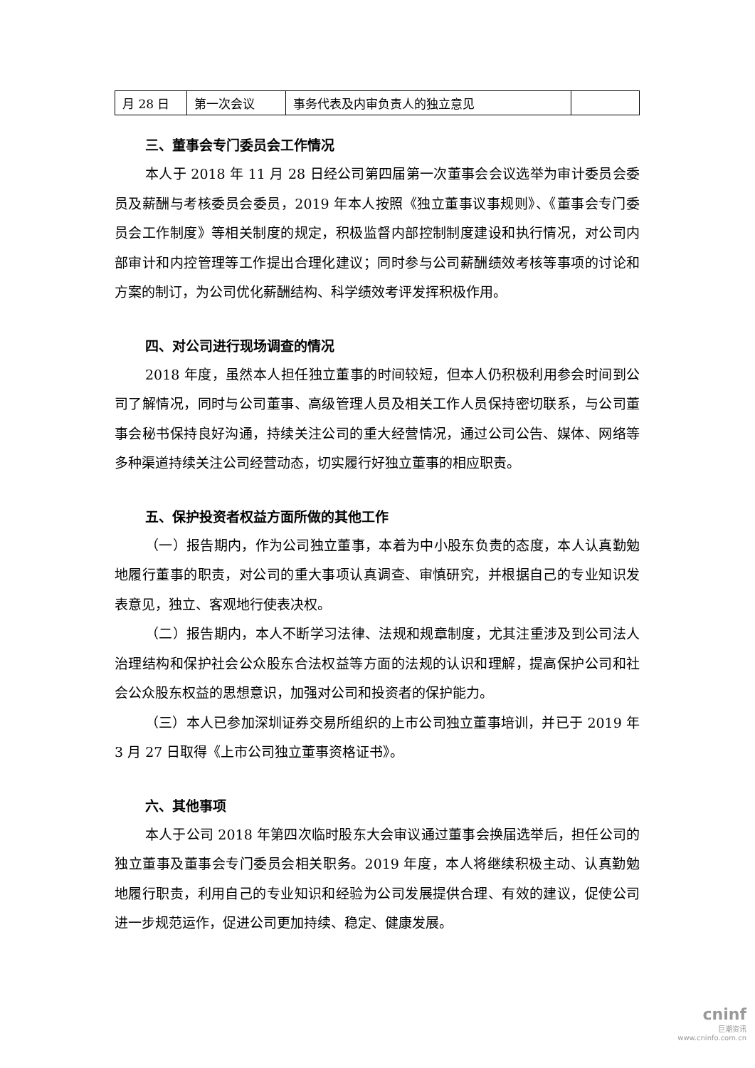| 月 28 日 | 第一次会议 | 事务代表及内审负责人的独立意见 | |
三、董事会专门委员会工作情况
本人于 2018 年 11 月 28 日经公司第四届第一次董事会会议选举为审计委员会委员及薪酬与考核委员会委员，2019 年本人按照《独立董事议事规则》、《董事会专门委员会工作制度》等相关制度的规定，积极监督内部控制制度建设和执行情况，对公司内部审计和内控管理等工作提出合理化建议；同时参与公司薪酬绩效考核等事项的讨论和方案的制订，为公司优化薪酬结构、科学绩效考评发挥积极作用。
四、对公司进行现场调查的情况
2018 年度，虽然本人担任独立董事的时间较短，但本人仍积极利用参会时间到公司了解情况，同时与公司董事、高级管理人员及相关工作人员保持密切联系，与公司董事会秘书保持良好沟通，持续关注公司的重大经营情况，通过公司公告、媒体、网络等多种渠道持续关注公司经营动态，切实履行好独立董事的相应职责。
五、保护投资者权益方面所做的其他工作
（一）报告期内，作为公司独立董事，本着为中小股东负责的态度，本人认真勤勉地履行董事的职责，对公司的重大事项认真调查、审慎研究，并根据自己的专业知识发表意见，独立、客观地行使表决权。
（二）报告期内，本人不断学习法律、法规和规章制度，尤其注重涉及到公司法人治理结构和保护社会公众股东合法权益等方面的法规的认识和理解，提高保护公司和社会公众股东权益的思想意识，加强对公司和投资者的保护能力。
（三）本人已参加深圳证券交易所组织的上市公司独立董事培训，并已于 2019 年 3 月 27 日取得《上市公司独立董事资格证书》。
六、其他事项
本人于公司 2018 年第四次临时股东大会审议通过董事会换届选举后，担任公司的独立董事及董事会专门委员会相关职务。2019 年度，本人将继续积极主动、认真勤勉地履行职责，利用自己的专业知识和经验为公司发展提供合理、有效的建议，促使公司进一步规范运作，促进公司更加持续、稳定、健康发展。
cninf
巨潮资讯
www.cninfo.com.cn